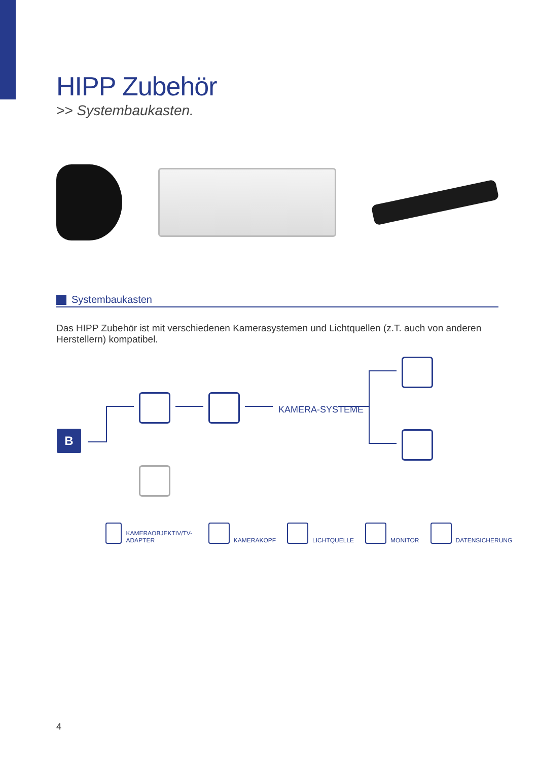HIPP Zubehör
>> Systembaukasten.
Systembaukasten
Das HIPP Zubehör ist mit verschiedenen Kamerasystemen und Lichtquellen (z.T. auch von anderen Herstellern) kompatibel.
B
KAMERA-SYSTEME
KAMERAOBJEKTIV/TV-ADAPTER
KAMERAKOPF
LICHTQUELLE
MONITOR
DATENSICHERUNG
4